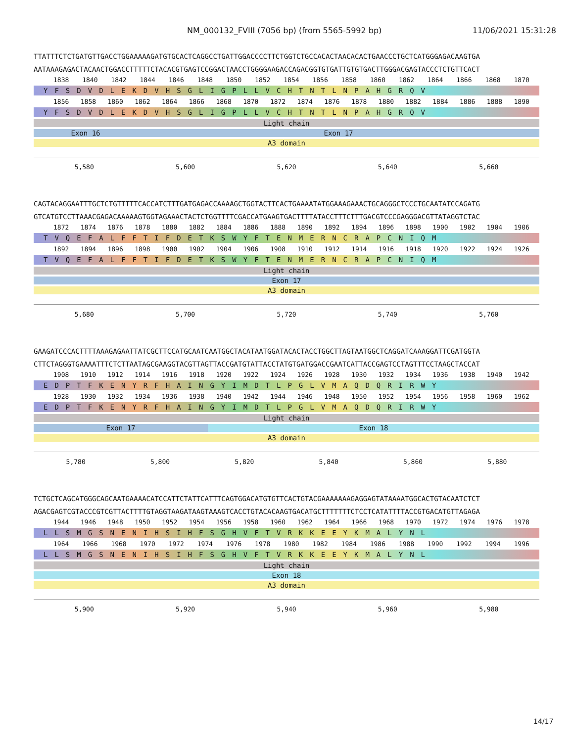NM_000132_FVIII (7056 bp) (from 5565-5992 bp) 11/06/2021 15:31:28
TTATTTCTCTGATGTTGACCTGGAAAAAGATGTGCACTCAGGCCTGATTGGACCCCTTCTGGTCTGCCACACTAACACACTGAACCCTGCTCATGGGAGACAAGTGA
AATAAAGAGACTACAACTGGACCTTTTTCTACACGTGAGTCCGGACTAACCTGGGGAAGACCAGACGGTGTGATTGTGTGACTTGGGACGAGTACCCTCTGTTCACT
1838 1840 1842 1844 1846 1848 1850 1852 1854 1856 1858 1860 1862 1864 1866 1868 1870
YFSDVDLEKDVHSGLIGPLLVCHTNTLNPAHGRQV
1856 1858 1860 1862 1864 1866 1868 1870 1872 1874 1876 1878 1880 1882 1884 1886 1888 1890
YFSDVDLEKDVHSGLIGPLLVCHTNTLNPAHGRQV
Light chain
Exon 16 Exon 17
A3 domain
5,580 5,600 5,620 5,640 5,660
CAGTACAGGAATTTGCTCTGTTTTTCACCATCTTTGATGAGACCAAAAGCTGGTACTTCACTGAAAATATGGAAAGAAACTGCAGGGCTCCCTGCAATATCCAGATG
GTCATGTCCTTAAACGAGACAAAAAGTGGTAGAAACTACTCTGGTTTTCGACCATGAAGTGACTTTTATACCTTTCTTTGACGTCCCGAGGGACGTTATAGGTCTAC
1872 1874 1876 1878 1880 1882 1884 1886 1888 1890 1892 1894 1896 1898 1900 1902 1904 1906
TVQEFALFFTIFDETKSWYFTENMERNCRAPCNIQM
1892 1894 1896 1898 1900 1902 1904 1906 1908 1910 1912 1914 1916 1918 1920 1922 1924 1926
TVQEFALFFTIFDETKSWYFTENMERNCRAPCNIQM
Light chain
Exon 17
A3 domain
5,680 5,700 5,720 5,740 5,760
GAAGATCCCACTTTTAAAGAGAATTATCGCTTCCATGCAATCAATGGCTACATAATGGATACACTACCTGGCTTAGTAATGGCTCAGGATCAAAGGATTCGATGGTA
CTTCTAGGGTGAAAATTTCTCTTAATAGCGAAGGTACGTTAGTTACCGATGTATTACCTATGTGATGGACCGAATCATTACCGAGTCCTAGTTTCCTAAGCTACCAT
1908 1910 1912 1914 1916 1918 1920 1922 1924 1926 1928 1930 1932 1934 1936 1938 1940 1942
EDPTFKENYRFHAINGYIMDTLPGLVMAQDQRIRWY
1928 1930 1932 1934 1936 1938 1940 1942 1944 1946 1948 1950 1952 1954 1956 1958 1960 1962
EDPTFKENYRFHAINGYIMDTLPGLVMAQDQRIRWY
Light chain
Exon 17 Exon 18
A3 domain
5,780 5,800 5,820 5,840 5,860 5,880
TCTGCTCAGCATGGGCAGCAATGAAAACATCCATTCTATTCATTTCAGTGGACATGTGTTCACTGTACGAAAAAAAGAGGAGTATAAAATGGCACTGTACAATCTCT
AGACGAGTCGTACCCGTCGTTACTTTTGTAGGTAAGATAAGTAAAGTCACCTGTACACAAGTGACATGCTTTTTTTCTCCTCATATTTTACCGTGACATGTTAGAGA
1944 1946 1948 1950 1952 1954 1956 1958 1960 1962 1964 1966 1968 1970 1972 1974 1976 1978
LLSMGSNENIHSIHFSGHVFTVRKKEEYKMALYNL
1964 1966 1968 1970 1972 1974 1976 1978 1980 1982 1984 1986 1988 1990 1992 1994 1996
LLSMGSNENIHSIHFSGHVFTVRKKEEYKMALYNL
Light chain
Exon 18
A3 domain
5,900 5,920 5,940 5,960 5,980
14/17